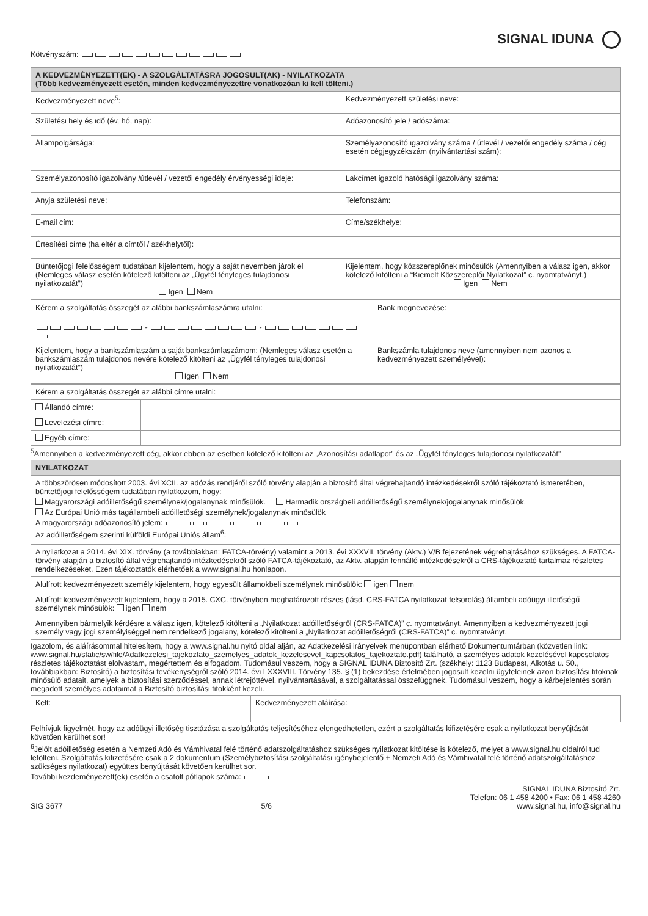SIGNAL IDUNA
Kötvényszám:
| A KEDVEZMÉNYEZETT(EK) - A SZOLGÁLTATÁSRA JOGOSULT(AK) - NYILATKOZATA (Több kedvezményezett esetén, minden kedvezményezettre vonatkozóan ki kell tölteni.) | |
| --- | --- |
| Kedvezményezett neve<sup>5</sup>: | Kedvezményezett születési neve: |
| Születési hely és idő (év, hó, nap): | Adóazonosító jele / adószáma: |
| Állampolgársága: | Személyazonosító igazolvány száma / útlevél / vezetői engedély száma / cég esetén cégjegyzékszám (nyilvántartási szám): |
| Személyazonosító igazolvány /útlevél / vezetői engedély érvényességi ideje: | Lakcímet igazoló hatósági igazolvány száma: |
| Anyja születési neve: | Telefonszám: |
| E-mail cím: | Címe/székhelye: |
| Értesítési címe (ha eltér a címtől / székhelytől): | |
| Büntetőjogi felelősségem tudatában kijelentem, hogy a saját nevemben járok el (Nemleges válasz esetén kötelező kitölteni az „Ügyfél tényleges tulajdonosi nyilatkozatát”) Igen Nem | Kijelentem, hogy közszereplőnek minősülök (Amennyiben a válasz igen, akkor kötelező kitölteni a “Kiemelt Közszereplői Nyilatkozat” c. nyomtatványt.) Igen Nem |
| Kérem a szolgáltatás összegét az alábbi bankszámlaszámra utalni: - - Kijelentem, hogy a bankszámlaszám a saját bankszámlaszámom: (Nemleges válasz esetén a bankszámlaszám tulajdonos nevére kötelező kitölteni az „Ügyfél tényleges tulajdonosi nyilatkozatát”) Igen Nem | Bank megnevezése: |
| | Bankszámla tulajdonos neve (amennyiben nem azonos a kedvezményezett személyével): |
| Kérem a szolgáltatás összegét az alábbi címre utalni: | |
| Állandó címre: | |
| Levelezési címre: | |
| Egyéb címre: | |
<sup>5</sup> Amennyiben a kedvezményezett cég, akkor ebben az esetben kötelező kitölteni az „Azonosítási adatlapot” és az „Ügyfél tényleges tulajdonosi nyilatkozatát”
| NYILATKOZAT |
| --- |
| A többszörösen módosított 2003. évi XCII. az adózás rendjéről szóló törvény alapján a biztosító által végrehajtandó intézkedésekről szóló tájékoztató ismeretében, büntetőjogi felelősségem tudatában nyilatkozom, hogy: Magyarországi adóilletőségű személynek/jogalanynak minősülök. Harmadik országbeli adóilletőségű személynek/jogalanynak minősülök. Az Európai Unió más tagállambeli adóilletőségi személynek/jogalanynak minősülök A magyarországi adóazonosító jelem: Az adóilletőségem szerinti külföldi Európai Uniós állam<sup>6</sup>: |
| A nyilatkozat a 2014. évi XIX. törvény (a továbbiakban: FATCA-törvény) valamint a 2013. évi XXXVII. törvény (Aktv.) V/B fejezetének végrehajtásához szükséges. A FATCA-törvény alapján a biztosító által végrehajtandó intézkedésekről szóló FATCA-tájékoztató, az Aktv. alapján fennálló intézkedésekről a CRS-tájékoztató tartalmaz részletes rendelkezéseket. Ezen tájékoztatók elérhetőek a www.signal.hu honlapon. |
| Alulírott kedvezményezett személy kijelentem, hogy egyesült államokbeli személynek minősülök: igen nem |
| Alulírott kedvezményezett kijelentem, hogy a 2015. CXC. törvényben meghatározott részes (lásd. CRS-FATCA nyilatkozat felsorolás) állambeli adóügyi illetőségű személynek minősülök: igen nem |
| Amennyiben bármelyik kérdésre a válasz igen, kötelező kitölteni a „Nyilatkozat adóilletőségről (CRS-FATCA)” c. nyomtatványt. Amennyiben a kedvezményezett jogi személy vagy jogi személyiséggel nem rendelkező jogalany, kötelező kitölteni a „Nyilatkozat adóilletőségről (CRS-FATCA)” c. nyomtatványt. |
Igazolom, és aláírásommal hitelesítem, hogy a www.signal.hu nyitó oldal alján, az Adatkezelési irányelvek menüpontban elérhető Dokumentumtárban (közvetlen link: www.signal.hu/static/sw/file/Adatkezelesi_tajekoztato_szemelyes_adatok_kezelesevel_kapcsolatos_tajekoztato.pdf) található, a személyes adatok kezelésével kapcsolatos részletes tájékoztatást elolvastam, megértettem és elfogadom. Tudomásul veszem, hogy a SIGNAL IDUNA Biztosító Zrt. (székhely: 1123 Budapest, Alkotás u. 50., továbbiakban: Biztosító) a biztosítási tevékenységről szóló 2014. évi LXXXVIII. Törvény 135. § (1) bekezdése értelmében jogosult kezelni ügyfeleinek azon biztosítási titoknak minősülő adatait, amelyek a biztosítási szerződéssel, annak létrejöttével, nyilvántartásával, a szolgáltatással összefüggnek. Tudomásul veszem, hogy a kárbejelentés során megadott személyes adataimat a Biztosító biztosítási titokként kezeli.
| Kelt: | Kedvezményezett aláírása: |
Felhívjuk figyelmét, hogy az adóügyi illetőség tisztázása a szolgáltatás teljesítéséhez elengedhetetlen, ezért a szolgáltatás kifizetésére csak a nyilatkozat benyújtását követően kerülhet sor!
<sup>6</sup> Jelölt adóilletőség esetén a Nemzeti Adó és Vámhivatal felé történő adatszolgáltatáshoz szükséges nyilatkozat kitöltése is kötelező, melyet a www.signal.hu oldalról tud letölteni. Szolgáltatás kifizetésére csak a 2 dokumentum (Személybiztosítási szolgáltatási igénybejelentő + Nemzeti Adó és Vámhivatal felé történő adatszolgáltatáshoz szükséges nyilatkozat) együttes benyújtását követően kerülhet sor.
További kezdeményezett(ek) esetén a csatolt pótlapok száma:
SIG 3677
5/6
SIGNAL IDUNA Biztosító Zrt.
Telefon: 06 1 458 4200 • Fax: 06 1 458 4260
www.signal.hu, info@signal.hu